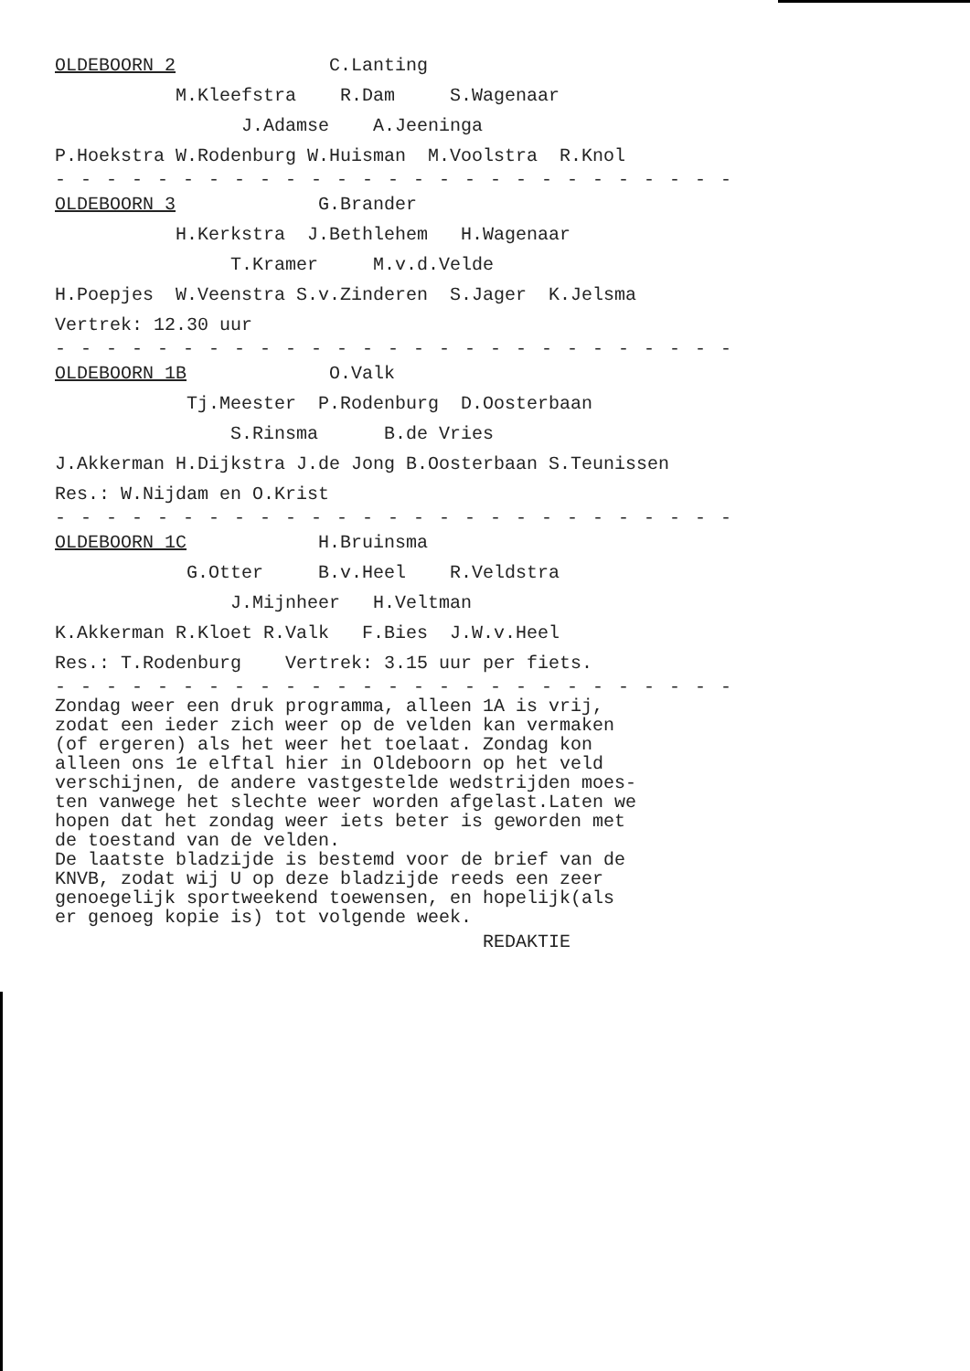OLDEBOORN 2 C.Lanting
M.Kleefstra R.Dam S.Wagenaar
J.Adamse A.Jeeninga
P.Hoekstra W.Rodenburg W.Huisman M.Voolstra R.Knol
- - - - - - - - - - - - - - - - - - - - - - - - - - -
OLDEBOORN 3 G.Brander
H.Kerkstra J.Bethlehem H.Wagenaar
T.Kramer M.v.d.Velde
H.Poepjes W.Veenstra S.v.Zinderen S.Jager K.Jelsma
Vertrek: 12.30 uur
- - - - - - - - - - - - - - - - - - - - - - - - - - -
OLDEBOORN 1B O.Valk
Tj.Meester P.Rodenburg D.Oosterbaan
S.Rinsma B.de Vries
J.Akkerman H.Dijkstra J.de Jong B.Oosterbaan S.Teunissen
Res.: W.Nijdam en O.Krist
- - - - - - - - - - - - - - - - - - - - - - - - - - -
OLDEBOORN 1C H.Bruinsma
G.Otter B.v.Heel R.Veldstra
J.Mijnheer H.Veltman
K.Akkerman R.Kloet R.Valk F.Bies J.W.v.Heel
Res.: T.Rodenburg Vertrek: 3.15 uur per fiets.
- - - - - - - - - - - - - - - - - - - - - - - - - - -
Zondag weer een druk programma, alleen 1A is vrij, zodat een ieder zich weer op de velden kan vermaken (of ergeren) als het weer het toelaat. Zondag kon alleen ons 1e elftal hier in Oldeboorn op het veld verschijnen, de andere vastgestelde wedstrijden moes- ten vanwege het slechte weer worden afgelast.Laten we hopen dat het zondag weer iets beter is geworden met de toestand van de velden. De laatste bladzijde is bestemd voor de brief van de KNVB, zodat wij U op deze bladzijde reeds een zeer genoegelijk sportweekend toewensen, en hopelijk(als er genoeg kopie is) tot volgende week.
REDAKTIE